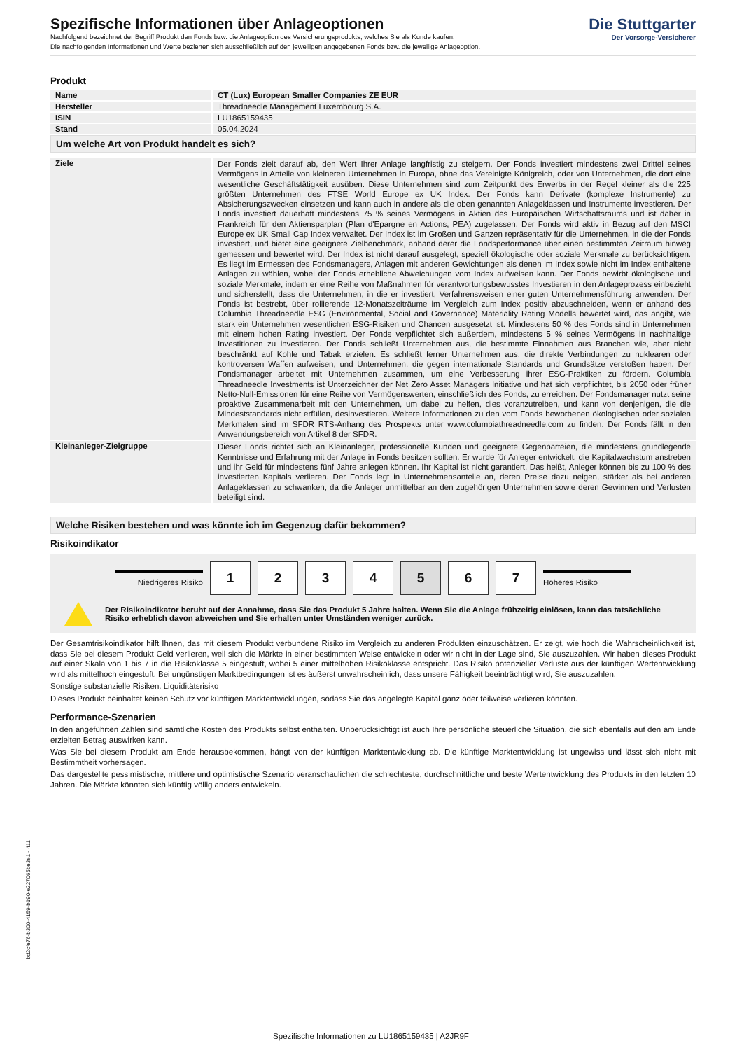Spezifische Informationen über Anlageoptionen
Nachfolgend bezeichnet der Begriff Produkt den Fonds bzw. die Anlageoption des Versicherungsprodukts, welches Sie als Kunde kaufen.
Die nachfolgenden Informationen und Werte beziehen sich ausschließlich auf den jeweiligen angegebenen Fonds bzw. die jeweilige Anlageoption.
Die Stuttgarter
Der Vorsorge-Versicherer
Produkt
| Name | CT (Lux) European Smaller Companies ZE EUR |
| Hersteller | Threadneedle Management Luxembourg S.A. |
| ISIN | LU1865159435 |
| Stand | 05.04.2024 |
Um welche Art von Produkt handelt es sich?
| Ziele | Der Fonds zielt darauf ab, den Wert Ihrer Anlage langfristig zu steigern. Der Fonds investiert mindestens zwei Drittel seines Vermögens in Anteile von kleineren Unternehmen in Europa, ohne das Vereinigte Königreich, oder von Unternehmen, die dort eine wesentliche Geschäftstätigkeit ausüben. Diese Unternehmen sind zum Zeitpunkt des Erwerbs in der Regel kleiner als die 225 größten Unternehmen des FTSE World Europe ex UK Index. Der Fonds kann Derivate (komplexe Instrumente) zu Absicherungszwecken einsetzen und kann auch in andere als die oben genannten Anlageklassen und Instrumente investieren. Der Fonds investiert dauerhaft mindestens 75 % seines Vermögens in Aktien des Europäischen Wirtschaftsraums und ist daher in Frankreich für den Aktiensparplan (Plan d'Epargne en Actions, PEA) zugelassen. Der Fonds wird aktiv in Bezug auf den MSCI Europe ex UK Small Cap Index verwaltet. Der Index ist im Großen und Ganzen repräsentativ für die Unternehmen, in die der Fonds investiert, und bietet eine geeignete Zielbenchmark, anhand derer die Fondsperformance über einen bestimmten Zeitraum hinweg gemessen und bewertet wird. Der Index ist nicht darauf ausgelegt, speziell ökologische oder soziale Merkmale zu berücksichtigen. Es liegt im Ermessen des Fondsmanagers, Anlagen mit anderen Gewichtungen als denen im Index sowie nicht im Index enthaltene Anlagen zu wählen, wobei der Fonds erhebliche Abweichungen vom Index aufweisen kann. Der Fonds bewirbt ökologische und soziale Merkmale, indem er eine Reihe von Maßnahmen für verantwortungsbewusstes Investieren in den Anlageprozess einbezieht und sicherstellt, dass die Unternehmen, in die er investiert, Verfahrensweisen einer guten Unternehmensführung anwenden. Der Fonds ist bestrebt, über rollierende 12-Monatszeiträume im Vergleich zum Index positiv abzuschneiden, wenn er anhand des Columbia Threadneedle ESG (Environmental, Social and Governance) Materiality Rating Modells bewertet wird, das angibt, wie stark ein Unternehmen wesentlichen ESG-Risiken und Chancen ausgesetzt ist. Mindestens 50 % des Fonds sind in Unternehmen mit einem hohen Rating investiert. Der Fonds verpflichtet sich außerdem, mindestens 5 % seines Vermögens in nachhaltige Investitionen zu investieren. Der Fonds schließt Unternehmen aus, die bestimmte Einnahmen aus Branchen wie, aber nicht beschränkt auf Kohle und Tabak erzielen. Es schließt ferner Unternehmen aus, die direkte Verbindungen zu nuklearen oder kontroversen Waffen aufweisen, und Unternehmen, die gegen internationale Standards und Grundsätze verstoßen haben. Der Fondsmanager arbeitet mit Unternehmen zusammen, um eine Verbesserung ihrer ESG-Praktiken zu fördern. Columbia Threadneedle Investments ist Unterzeichner der Net Zero Asset Managers Initiative und hat sich verpflichtet, bis 2050 oder früher Netto-Null-Emissionen für eine Reihe von Vermögenswerten, einschließlich des Fonds, zu erreichen. Der Fondsmanager nutzt seine proaktive Zusammenarbeit mit den Unternehmen, um dabei zu helfen, dies voranzutreiben, und kann von denjenigen, die die Mindeststandards nicht erfüllen, desinvestieren. Weitere Informationen zu den vom Fonds beworbenen ökologischen oder sozialen Merkmalen sind im SFDR RTS-Anhang des Prospekts unter www.columbiathreadneedle.com zu finden. Der Fonds fällt in den Anwendungsbereich von Artikel 8 der SFDR. |
| Kleinanleger-Zielgruppe | Dieser Fonds richtet sich an Kleinanleger, professionelle Kunden und geeignete Gegenparteien, die mindestens grundlegende Kenntnisse und Erfahrung mit der Anlage in Fonds besitzen sollten. Er wurde für Anleger entwickelt, die Kapitalwachstum anstreben und ihr Geld für mindestens fünf Jahre anlegen können. Ihr Kapital ist nicht garantiert. Das heißt, Anleger können bis zu 100 % des investierten Kapitals verlieren. Der Fonds legt in Unternehmensanteile an, deren Preise dazu neigen, stärker als bei anderen Anlageklassen zu schwanken, da die Anleger unmittelbar an den zugehörigen Unternehmen sowie deren Gewinnen und Verlusten beteiligt sind. |
Welche Risiken bestehen und was könnte ich im Gegenzug dafür bekommen?
Risikoindikator
Niedrigeres Risiko
1 2 3 4 5 6 7
Höheres Risiko
Der Risikoindikator beruht auf der Annahme, dass Sie das Produkt 5 Jahre halten. Wenn Sie die Anlage frühzeitig einlösen, kann das tatsächliche Risiko erheblich davon abweichen und Sie erhalten unter Umständen weniger zurück.
Der Gesamtrisikoindikator hilft Ihnen, das mit diesem Produkt verbundene Risiko im Vergleich zu anderen Produkten einzuschätzen. Er zeigt, wie hoch die Wahrscheinlichkeit ist, dass Sie bei diesem Produkt Geld verlieren, weil sich die Märkte in einer bestimmten Weise entwickeln oder wir nicht in der Lage sind, Sie auszuzahlen. Wir haben dieses Produkt auf einer Skala von 1 bis 7 in die Risikoklasse 5 eingestuft, wobei 5 einer mittelhohen Risikoklasse entspricht. Das Risiko potenzieller Verluste aus der künftigen Wertentwicklung wird als mittelhoch eingestuft. Bei ungünstigen Marktbedingungen ist es äußerst unwahrscheinlich, dass unsere Fähigkeit beeinträchtigt wird, Sie auszuzahlen.
Sonstige substanzielle Risiken: Liquiditätsrisiko
Dieses Produkt beinhaltet keinen Schutz vor künftigen Marktentwicklungen, sodass Sie das angelegte Kapital ganz oder teilweise verlieren könnten.
Performance-Szenarien
In den angeführten Zahlen sind sämtliche Kosten des Produkts selbst enthalten. Unberücksichtigt ist auch Ihre persönliche steuerliche Situation, die sich ebenfalls auf den am Ende erzielten Betrag auswirken kann.
Was Sie bei diesem Produkt am Ende herausbekommen, hängt von der künftigen Marktentwicklung ab. Die künftige Marktentwicklung ist ungewiss und lässt sich nicht mit Bestimmtheit vorhersagen.
Das dargestellte pessimistische, mittlere und optimistische Szenario veranschaulichen die schlechteste, durchschnittliche und beste Wertentwicklung des Produkts in den letzten 10 Jahren. Die Märkte könnten sich künftig völlig anders entwickeln.
bd2cfe76-b300-4159-b190-e227065be3e1 - 411
Spezifische Informationen zu LU1865159435 | A2JR9F